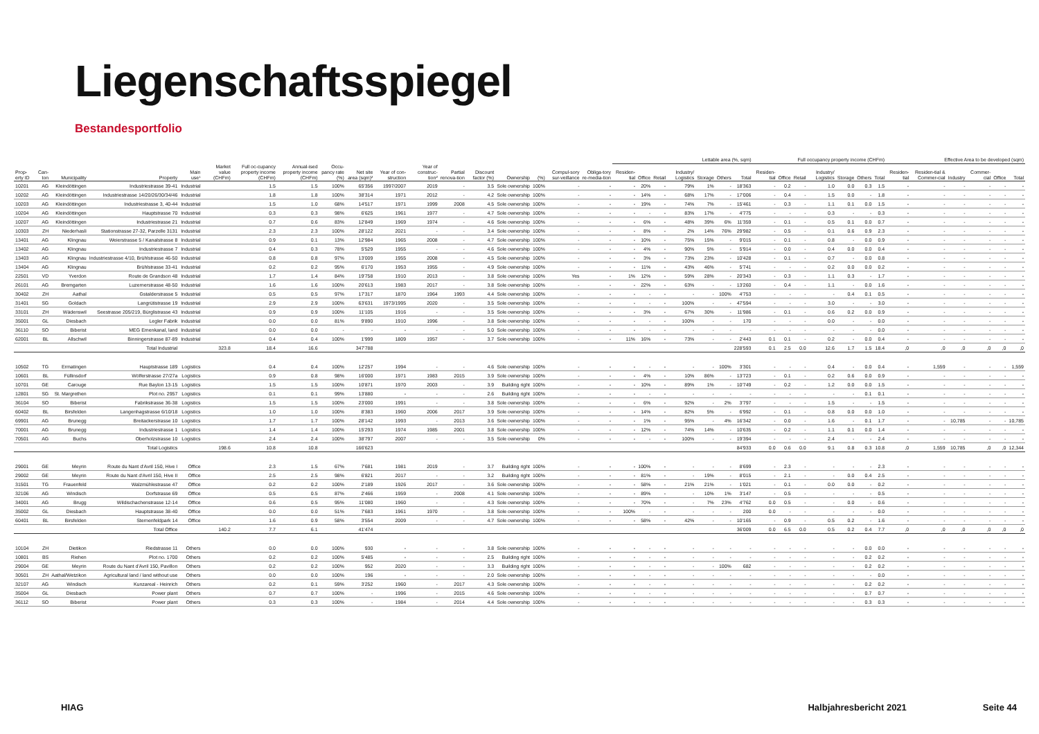Liegenschaftsspiegel
Bestandesportfolio
| | | | | | | | | | | | | | | | | | | Lettable area (%, sqm) | | | | | | | Full occupancy property income (CHFm) | | | | | | | Effective Area to be developed (sqm) | | | | | |
| --- | --- | --- | --- | --- | --- | --- | --- | --- | --- | --- | --- | --- | --- | --- | --- | --- | --- | --- | --- | --- | --- | --- | --- | --- | --- | --- | --- | --- | --- | --- | --- | --- | --- | --- | --- | --- | --- |
| Prop-erty ID | Can-ton | Municipality | Property | Main use¹ | Market value (CHFm) | Full oc-cupancy property income (CHFm) | Annual-ised property income (CHFm) | Occu-pancy rate (%) | Net site area (sqm)² | Year of con-struction | Year of construc-tion² | Partial renova-tion | Discount factor (%) | Ownership | (%) | Compul-sory sur-veillance | Obliga-tory re-media-tion | Residen-tial | Office | Retail | Industry/ Logistics | Storage | Others | Total | Residen-tial | Office | Retail | Industry/ Logistics | Storage | Others | Total | Residen-tial | Residen-tial & Commer-cial | Industry | Commer-cial | Office | Total |
| 10201 | AG | Kleindöttingen | Industriestrasse 39-41 | Industrial | | 1.5 | 1.5 | 100% | 65'356 | 1997/2007 | 2019 | - | 3.5 | Sole ownership | 100% | - | - | - | 20% | - | 79% | 1% | - | 18'363 | - | 0.2 | - | 1.0 | 0.0 | 0.3 | 1.5 | - | - | - | - | - | - |
| 10202 | AG | Kleindöttingen | Industriestrasse 14/20/26/30/34/46 | Industrial | | 1.8 | 1.8 | 100% | 38'314 | 1971 | 2012 | - | 4.2 | Sole ownership | 100% | - | - | - | 14% | - | 68% | 17% | - | 17'006 | - | 0.4 | - | 1.5 | 0.0 | - | 1.8 | - | - | - | - | - | - |
| 10203 | AG | Kleindöttingen | Industriestrasse 3, 40-44 | Industrial | | 1.5 | 1.0 | 68% | 14'517 | 1971 | 1999 | 2008 | 4.5 | Sole ownership | 100% | - | - | - | 19% | - | 74% | 7% | - | 15'461 | - | 0.3 | - | 1.1 | 0.1 | 0.0 | 1.5 | - | - | - | - | - | - |
| 10204 | AG | Kleindöttingen | Hauptstrasse 70 | Industrial | | 0.3 | 0.3 | 98% | 6'625 | 1961 | 1977 | - | 4.7 | Sole ownership | 100% | - | - | - | - | - | 83% | 17% | - | 4'775 | - | - | - | 0.3 | - | - | 0.3 | - | - | - | - | - | - |
| 10207 | AG | Kleindöttingen | Industriestrasse 21 | Industrial | | 0.7 | 0.6 | 83% | 12'849 | 1969 | 1974 | - | 4.6 | Sole ownership | 100% | - | - | - | 6% | - | 48% | 39% | 6% | 11'359 | - | 0.1 | - | 0.5 | 0.1 | 0.0 | 0.7 | - | - | - | - | - | - |
| 10303 | ZH | Niederhasli | Stationstrasse 27-32, Parzelle 3131 | Industrial | | 2.3 | 2.3 | 100% | 28'122 | 2021 | - | - | 3.4 | Sole ownership | 100% | - | - | - | 8% | - | 2% | 14% | 76% | 29'982 | - | 0.5 | - | 0.1 | 0.6 | 0.9 | 2.3 | - | - | - | - | - | - |
| 13401 | AG | Klingnau | Weierstrasse 5 / Kanalstrasse 8 | Industrial | | 0.9 | 0.1 | 13% | 12'984 | 1965 | 2008 | - | 4.7 | Sole ownership | 100% | - | - | - | 10% | - | 75% | 15% | - | 9'015 | - | 0.1 | - | 0.8 | - | 0.0 | 0.9 | - | - | - | - | - | - |
| 13402 | AG | Klingnau | Industriestrasse 7 | Industrial | | 0.4 | 0.3 | 78% | 5'529 | 1955 | - | - | 4.6 | Sole ownership | 100% | - | - | - | 4% | - | 90% | 5% | - | 5'914 | - | 0.0 | - | 0.4 | 0.0 | 0.0 | 0.4 | - | - | - | - | - | - |
| 13403 | AG | Klingnau | Industriestrasse 4/10, Brühlstrasse 46-50 | Industrial | | 0.8 | 0.8 | 97% | 13'009 | 1955 | 2008 | - | 4.5 | Sole ownership | 100% | - | - | - | 3% | - | 73% | 23% | - | 10'428 | - | 0.1 | - | 0.7 | - | 0.0 | 0.8 | - | - | - | - | - | - |
| 13404 | AG | Klingnau | Brühlstrasse 33-41 | Industrial | | 0.2 | 0.2 | 95% | 6'170 | 1953 | 1955 | - | 4.9 | Sole ownership | 100% | - | - | - | 11% | - | 43% | 46% | - | 5'741 | - | - | - | 0.2 | 0.0 | 0.0 | 0.2 | - | - | - | - | - | - |
| 22501 | VD | Yverdon | Route de Grandson 48 | Industrial | | 1.7 | 1.4 | 84% | 19'758 | 1910 | 2013 | - | 3.8 | Sole ownership | 100% | Yes | - | 1% | 12% | - | 59% | 28% | - | 20'343 | - | 0.3 | - | 1.1 | 0.3 | - | 1.7 | - | - | - | - | - | - |
| 26101 | AG | Bremgarten | Luzernerstrasse 48-50 | Industrial | | 1.6 | 1.6 | 100% | 20'613 | 1983 | 2017 | - | 3.8 | Sole ownership | 100% | - | - | - | 22% | - | 63% | - | - | 13'260 | - | 0.4 | - | 1.1 | - | 0.0 | 1.6 | - | - | - | - | - | - |
| 30402 | ZH | Aathal | Gstalderstrasse 5 | Industrial | | 0.5 | 0.5 | 97% | 17'317 | 1870 | 1964 | 1993 | 4.4 | Sole ownership | 100% | - | - | - | - | - | - | - | 100% | 4'753 | - | - | - | - | 0.4 | 0.1 | 0.5 | - | - | - | - | - | - |
| 31401 | SG | Goldach | Langrütistrasse 19 | Industrial | | 2.9 | 2.9 | 100% | 63'631 | 1973/1995 | 2020 | - | 3.5 | Sole ownership | 100% | - | - | - | - | - | 100% | - | - | 47'594 | - | - | - | 3.0 | - | - | 3.0 | - | - | - | - | - | - |
| 33101 | ZH | Wädenswil | Seestrasse 205/219, Bürglistrasse 43 | Industrial | | 0.9 | 0.9 | 100% | 11'105 | 1916 | - | - | 3.5 | Sole ownership | 100% | - | - | - | 3% | - | 67% | 30% | - | 11'986 | - | 0.1 | - | 0.6 | 0.2 | 0.0 | 0.9 | - | - | - | - | - | - |
| 35001 | GL | Diesbach | Legler Fabrik | Industrial | | 0.0 | 0.0 | 81% | 9'890 | 1910 | 1996 | - | 3.8 | Sole ownership | 100% | - | - | - | - | - | 100% | - | - | 170 | - | - | - | 0.0 | - | - | 0.0 | - | - | - | - | - | - |
| 36110 | SO | Biberist | MEG Emenkanal, land | Industrial | | 0.0 | 0.0 | - | - | - | - | - | 5.0 | Sole ownership | 100% | - | - | - | - | - | - | - | - | - | - | - | - | - | - | - | 0.0 | - | - | - | - | - | - |
| 62001 | BL | Allschwil | Binningerstrasse 87-89 | Industrial | | 0.4 | 0.4 | 100% | 1'999 | 1809 | 1957 | - | 3.7 | Sole ownership | 100% | - | - | 11% | 16% | - | 73% | - | - | 2'443 | 0.1 | 0.1 | - | 0.2 | - | 0.0 | 0.4 | - | - | - | - | - | - |
| | | | Total Industrial | | 323.8 | 18.4 | 16.6 | | 347'788 | | | | | | | | | | | | | | | 228'593 | 0.1 | 2.5 | 0.0 | 12.6 | 1.7 | 1.5 | 18.4 | ,0 | ,0 | ,0 | ,0 | ,0 | ,0 |
| 10502 | TG | Ermatingen | Hauptstrasse 189 | Logistics | | 0.4 | 0.4 | 100% | 12'257 | 1994 | - | - | 4.6 | Sole ownership | 100% | - | - | - | - | - | - | - | 100% | 3'301 | - | - | - | 0.4 | - | 0.0 | 0.4 | - | 1,559 | - | - | - | 1,559 |
| 10601 | BL | Füllinsdorf | Wölferstrasse 27/27a | Logistics | | 0.9 | 0.8 | 98% | 16'000 | 1971 | 1983 | 2015 | 3.9 | Sole ownership | 100% | - | - | - | 4% | - | 10% | 86% | - | 13'723 | - | 0.1 | - | 0.2 | 0.6 | 0.0 | 0.9 | - | - | - | - | - | - |
| 10701 | GE | Carouge | Rue Baylon 13-15 | Logistics | | 1.5 | 1.5 | 100% | 10'871 | 1970 | 2003 | - | 3.9 | Building right | 100% | - | - | - | 10% | - | 89% | 1% | - | 10'749 | - | 0.2 | - | 1.2 | 0.0 | 0.0 | 1.5 | - | - | - | - | - | - |
| 12801 | SG | St. Margrethen | Plot no. 2957 | Logistics | | 0.1 | 0.1 | 99% | 13'880 | - | - | - | 2.6 | Building right | 100% | - | - | - | - | - | - | - | - | - | - | - | - | - | - | 0.1 | 0.1 | - | - | - | - | - | - |
| 36104 | SO | Biberist | Fabrikstrasse 36-38 | Logistics | | 1.5 | 1.5 | 100% | 23'000 | 1991 | - | - | 3.8 | Sole ownership | 100% | - | - | - | 6% | - | 92% | - | 2% | 3'797 | - | - | - | 1.5 | - | - | 1.5 | - | - | - | - | - | - |
| 60402 | BL | Birsfelden | Langenhagstrasse 6/10/18 | Logistics | | 1.0 | 1.0 | 100% | 8'383 | 1960 | 2006 | 2017 | 3.9 | Sole ownership | 100% | - | - | - | 14% | - | 82% | 5% | - | 6'992 | - | 0.1 | - | 0.8 | 0.0 | 0.0 | 1.0 | - | - | - | - | - | - |
| 69901 | AG | Brunegg | Breitackerstrasse 10 | Logistics | | 1.7 | 1.7 | 100% | 28'142 | 1993 | - | 2013 | 3.6 | Sole ownership | 100% | - | - | - | 1% | - | 95% | - | 4% | 16'342 | - | 0.0 | - | 1.6 | - | 0.1 | 1.7 | - | - | 10,785 | - | - | 10,785 |
| 70001 | AG | Brunegg | Industriestrasse 1 | Logistics | | 1.4 | 1.4 | 100% | 15'293 | 1974 | 1985 | 2001 | 3.8 | Sole ownership | 100% | - | - | - | 12% | - | 74% | 14% | - | 10'635 | - | 0.2 | - | 1.1 | 0.1 | 0.0 | 1.4 | - | - | - | - | - | - |
| 70501 | AG | Buchs | Oberholzstrasse 10 | Logistics | | 2.4 | 2.4 | 100% | 38'797 | 2007 | - | - | 3.5 | Sole ownership | 0% | - | - | - | - | - | 100% | - | - | 19'394 | - | - | - | 2.4 | - | - | 2.4 | - | - | - | - | - | - |
| | | | Total Logistics | | 198.6 | 10.8 | 10.8 | | 166'623 | | | | | | | | | | | | | | | 84'933 | 0.0 | 0.6 | 0.0 | 9.1 | 0.8 | 0.3 | 10.8 | ,0 | 1,559 | 10,785 | ,0 | ,0 | 12,344 |
| 29001 | GE | Meyrin | Route du Nant d'Avril 150, Hive I | Office | | 2.3 | 1.5 | 67% | 7'681 | 1981 | 2019 | - | 3.7 | Building right | 100% | - | - | - | 100% | - | - | - | - | 8'699 | - | 2.3 | - | - | - | - | 2.3 | - | - | - | - | - | - |
| 29002 | GE | Meyrin | Route du Nant d'Avril 150, Hive II | Office | | 2.5 | 2.5 | 98% | 6'821 | 2017 | - | - | 3.2 | Building right | 100% | - | - | - | 81% | - | - | 19% | - | 8'015 | - | 2.1 | - | - | 0.0 | 0.4 | 2.5 | - | - | - | - | - | - |
| 31501 | TG | Frauenfeld | Walzmühlestrasse 47 | Office | | 0.2 | 0.2 | 100% | 2'189 | 1926 | 2017 | - | 3.6 | Sole ownership | 100% | - | - | - | 58% | - | 21% | 21% | - | 1'021 | - | 0.1 | - | 0.0 | 0.0 | - | 0.2 | - | - | - | - | - | - |
| 32106 | AG | Windisch | Dorfstrasse 69 | Office | | 0.5 | 0.5 | 87% | 2'466 | 1959 | - | 2008 | 4.1 | Sole ownership | 100% | - | - | - | 89% | - | - | 10% | 1% | 3'147 | - | 0.5 | - | - | - | - | 0.5 | - | - | - | - | - | - |
| 34001 | AG | Brugg | Wildischachenstrasse 12-14 | Office | | 0.6 | 0.5 | 95% | 11'080 | 1960 | - | - | 4.3 | Sole ownership | 100% | - | - | - | 70% | - | - | 7% | 23% | 4'762 | 0.0 | 0.5 | - | - | 0.0 | - | 0.6 | - | - | - | - | - | - |
| 35002 | GL | Diesbach | Hauptstrasse 38-40 | Office | | 0.0 | 0.0 | 51% | 7'683 | 1961 | 1970 | - | 3.8 | Sole ownership | 100% | - | - | 100% | - | - | - | - | - | 200 | 0.0 | - | - | - | - | - | 0.0 | - | - | - | - | - | - |
| 60401 | BL | Birsfelden | Sternenfeldpark 14 | Office | | 1.6 | 0.9 | 58% | 3'554 | 2009 | - | - | 4.7 | Sole ownership | 100% | - | - | - | 58% | - | 42% | - | - | 10'165 | - | 0.9 | - | 0.5 | 0.2 | - | 1.6 | - | - | - | - | - | - |
| | | | Total Office | | 140.2 | 7.7 | 6.1 | | 41'474 | | | | | | | | | | | | | | | 36'009 | 0.0 | 6.5 | 0.0 | 0.5 | 0.2 | 0.4 | 7.7 | ,0 | ,0 | ,0 | ,0 | ,0 | ,0 |
| 10104 | ZH | Dietikon | Riedstrasse 11 | Others | | 0.0 | 0.0 | 100% | 930 | - | - | - | 3.8 | Sole ownership | 100% | - | - | - | - | - | - | - | - | - | - | - | - | - | - | 0.0 | 0.0 | - | - | - | - | - | - |
| 10801 | BS | Riehen | Plot no. 1700 | Others | | 0.2 | 0.2 | 100% | 5'485 | - | - | - | 2.5 | Building right | 100% | - | - | - | - | - | - | - | - | - | - | - | - | - | - | 0.2 | 0.2 | - | - | - | - | - | - |
| 29004 | GE | Meyrin | Route du Nant d'Avril 150, Pavillon | Others | | 0.2 | 0.2 | 100% | 952 | 2020 | - | - | 3.3 | Building right | 100% | - | - | - | - | - | - | - | 100% | 682 | - | - | - | - | - | 0.2 | 0.2 | - | - | - | - | - | - |
| 30501 | ZH | Aathal/Wetzikon | Agricultural land / land without use | Others | | 0.0 | 0.0 | 100% | 196 | - | - | - | 2.0 | Sole ownership | 100% | - | - | - | - | - | - | - | - | - | - | - | - | - | - | - | 0.0 | - | - | - | - | - | - |
| 32107 | AG | Windisch | Kunzareal - Heinrich | Others | | 0.2 | 0.1 | 59% | 3'252 | 1960 | - | 2017 | 4.3 | Sole ownership | 100% | - | - | - | - | - | - | - | - | - | - | - | - | - | - | 0.2 | 0.2 | - | - | - | - | - | - |
| 35004 | GL | Diesbach | Power plant | Others | | 0.7 | 0.7 | 100% | - | 1996 | - | 2015 | 4.6 | Sole ownership | 100% | - | - | - | - | - | - | - | - | - | - | - | - | - | - | 0.7 | 0.7 | - | - | - | - | - | - |
| 36112 | SO | Biberist | Power plant | Others | | 0.3 | 0.3 | 100% | - | 1984 | - | 2014 | 4.4 | Sole ownership | 100% | - | - | - | - | - | - | - | - | - | - | - | - | - | - | 0.3 | 0.3 | - | - | - | - | - | - |
HIAG Halbjahresbericht 2021 Seite 44